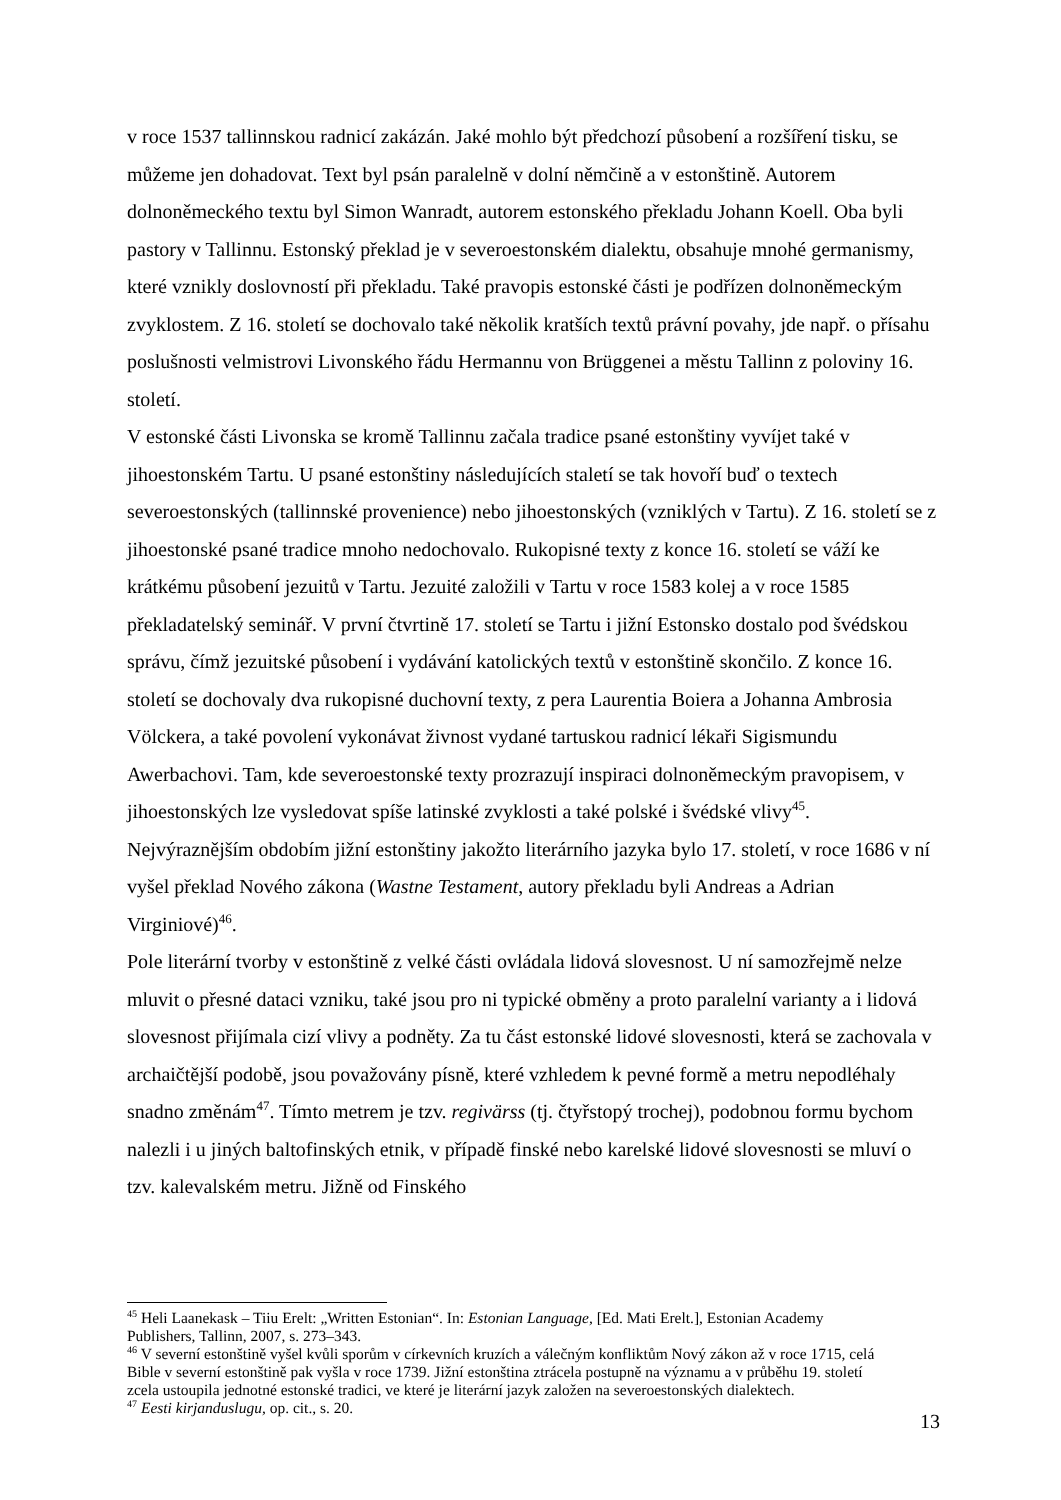v roce 1537 tallinnskou radnicí zakázán. Jaké mohlo být předchozí působení a rozšíření tisku, se můžeme jen dohadovat. Text byl psán paralelně v dolní němčině a v estonštině. Autorem dolnoněmeckého textu byl Simon Wanradt, autorem estonského překladu Johann Koell. Oba byli pastory v Tallinnu. Estonský překlad je v severoestonském dialektu, obsahuje mnohé germanismy, které vznikly doslovností při překladu. Také pravopis estonské části je podřízen dolnoněmeckým zvyklostem. Z 16. století se dochovalo také několik kratších textů právní povahy, jde např. o přísahu poslušnosti velmistrovi Livonského řádu Hermannu von Brüggenei a městu Tallinn z poloviny 16. století.
V estonské části Livonska se kromě Tallinnu začala tradice psané estonštiny vyvíjet také v jihoestonském Tartu. U psané estonštiny následujících staletí se tak hovoří buď o textech severoestonských (tallinnské provenience) nebo jihoestonských (vzniklých v Tartu). Z 16. století se z jihoestonské psané tradice mnoho nedochovalo. Rukopisné texty z konce 16. století se váží ke krátkému působení jezuitů v Tartu. Jezuité založili v Tartu v roce 1583 kolej a v roce 1585 překladatelský seminář. V první čtvrtině 17. století se Tartu i jižní Estonsko dostalo pod švédskou správu, čímž jezuitské působení i vydávání katolických textů v estonštině skončilo. Z konce 16. století se dochovaly dva rukopisné duchovní texty, z pera Laurentia Boiera a Johanna Ambrosia Völckera, a také povolení vykonávat živnost vydané tartuskou radnicí lékaři Sigismundu Awerbachovi. Tam, kde severoestonské texty prozrazují inspiraci dolnoněmeckým pravopisem, v jihoestonských lze vysledovat spíše latinské zvyklosti a také polské i švédské vlivy<sup>45</sup>. Nejvýraznějším obdobím jižní estonštiny jakožto literárního jazyka bylo 17. století, v roce 1686 v ní vyšel překlad Nového zákona (Wastne Testament, autory překladu byli Andreas a Adrian Virginiové)<sup>46</sup>.
Pole literární tvorby v estonštině z velké části ovládala lidová slovesnost. U ní samozřejmě nelze mluvit o přesné dataci vzniku, také jsou pro ni typické obměny a proto paralelní varianty a i lidová slovesnost přijímala cizí vlivy a podněty. Za tu část estonské lidové slovesnosti, která se zachovala v archaičtější podobě, jsou považovány písně, které vzhledem k pevné formě a metru nepodléhaly snadno změnám<sup>47</sup>. Tímto metrem je tzv. regivärss (tj. čtyřstopý trochej), podobnou formu bychom nalezli i u jiných baltofinských etnik, v případě finské nebo karelské lidové slovesnosti se mluví o tzv. kalevalském metru. Jižně od Finského
<sup>45</sup> Heli Laanekask – Tiiu Erelt: „Written Estonian“. In: Estonian Language, [Ed. Mati Erelt.], Estonian Academy Publishers, Tallinn, 2007, s. 273–343.
<sup>46</sup> V severní estonštině vyšel kvůli sporům v církevních kruzích a válečným konfliktům Nový zákon až v roce 1715, celá Bible v severní estonštině pak vyšla v roce 1739. Jižní estonština ztrácela postupně na významu a v průběhu 19. století zcela ustoupila jednotné estonské tradici, ve které je literární jazyk založen na severoestonských dialektech.
<sup>47</sup> Eesti kirjanduslugu, op. cit., s. 20.
13